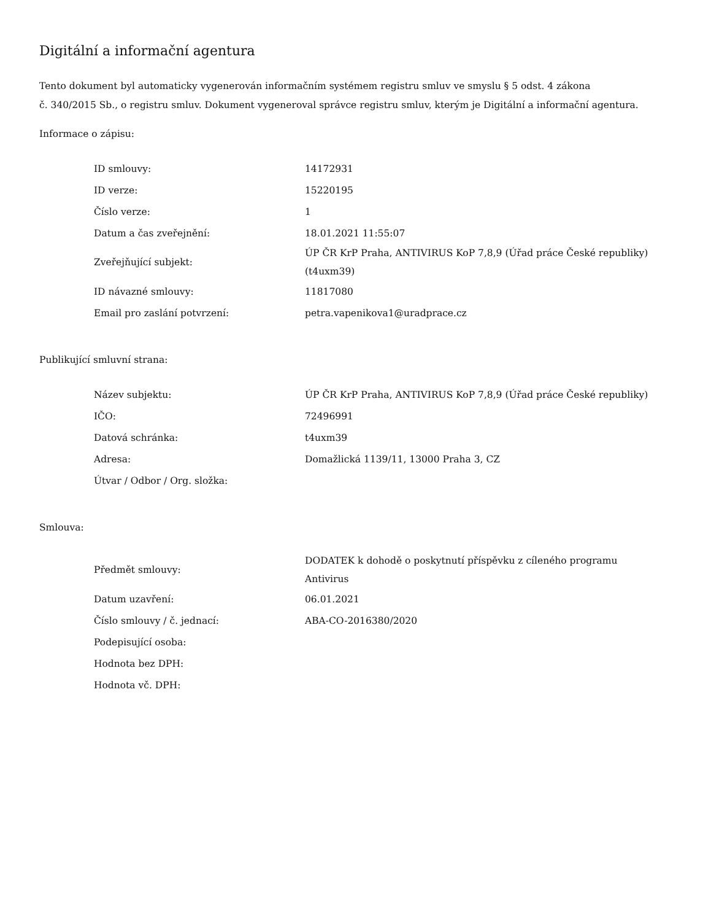Digitální a informační agentura
Tento dokument byl automaticky vygenerován informačním systémem registru smluv ve smyslu § 5 odst. 4 zákona
č. 340/2015 Sb., o registru smluv. Dokument vygeneroval správce registru smluv, kterým je Digitální a informační agentura.
Informace o zápisu:
| ID smlouvy: | 14172931 |
| ID verze: | 15220195 |
| Číslo verze: | 1 |
| Datum a čas zveřejnění: | 18.01.2021 11:55:07 |
| Zveřejňující subjekt: | ÚP ČR KrP Praha, ANTIVIRUS KoP 7,8,9 (Úřad práce České republiky) (t4uxm39) |
| ID návazné smlouvy: | 11817080 |
| Email pro zaslání potvrzení: | petra.vapenikova1@uradprace.cz |
Publikující smluvní strana:
| Název subjektu: | ÚP ČR KrP Praha, ANTIVIRUS KoP 7,8,9 (Úřad práce České republiky) |
| IČO: | 72496991 |
| Datová schránka: | t4uxm39 |
| Adresa: | Domažlická 1139/11, 13000 Praha 3, CZ |
| Útvar / Odbor / Org. složka: | |
Smlouva:
| Předmět smlouvy: | DODATEK k dohodě o poskytnutí příspěvku z cíleného programu Antivirus |
| Datum uzavření: | 06.01.2021 |
| Číslo smlouvy / č. jednací: | ABA-CO-2016380/2020 |
| Podepisující osoba: | |
| Hodnota bez DPH: | |
| Hodnota vč. DPH: | |